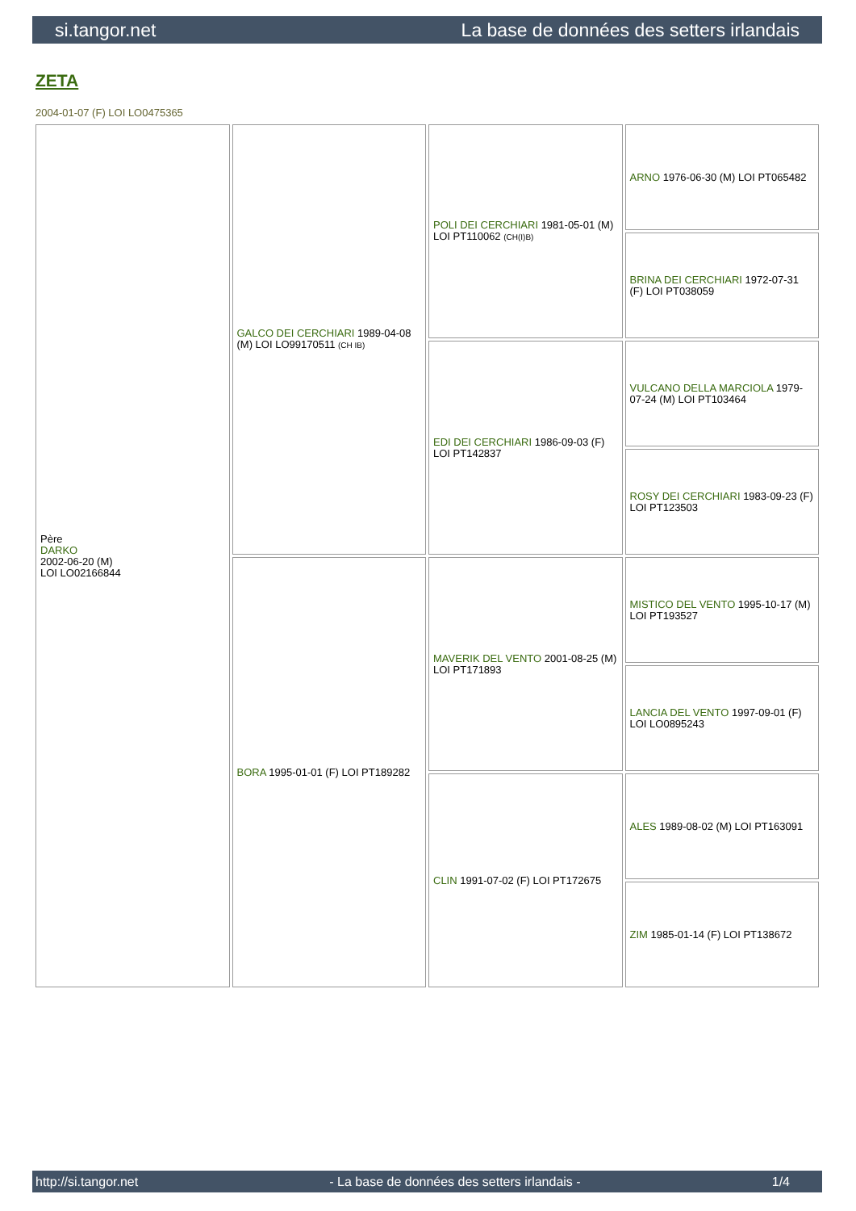si.tangor.net La base de données des setters irlandais
ZETA
2004-01-07 (F) LOI LO0475365
| Père DARKO 2002-06-20 (M) LOI LO02166844 | GALCO DEI CERCHIARI 1989-04-08 (M) LOI LO99170511 (CH IB) | POLI DEI CERCHIARI 1981-05-01 (M) LOI PT110062 (CH(I)B) | ARNO 1976-06-30 (M) LOI PT065482 |
| | | | BRINA DEI CERCHIARI 1972-07-31 (F) LOI PT038059 |
| | | EDI DEI CERCHIARI 1986-09-03 (F) LOI PT142837 | VULCANO DELLA MARCIOLA 1979-07-24 (M) LOI PT103464 |
| | | | ROSY DEI CERCHIARI 1983-09-23 (F) LOI PT123503 |
| | BORA 1995-01-01 (F) LOI PT189282 | MAVERIK DEL VENTO 2001-08-25 (M) LOI PT171893 | MISTICO DEL VENTO 1995-10-17 (M) LOI PT193527 |
| | | | LANCIA DEL VENTO 1997-09-01 (F) LOI LO0895243 |
| | | CLIN 1991-07-02 (F) LOI PT172675 | ALES 1989-08-02 (M) LOI PT163091 |
| | | | ZIM 1985-01-14 (F) LOI PT138672 |
http://si.tangor.net - La base de données des setters irlandais - 1/4